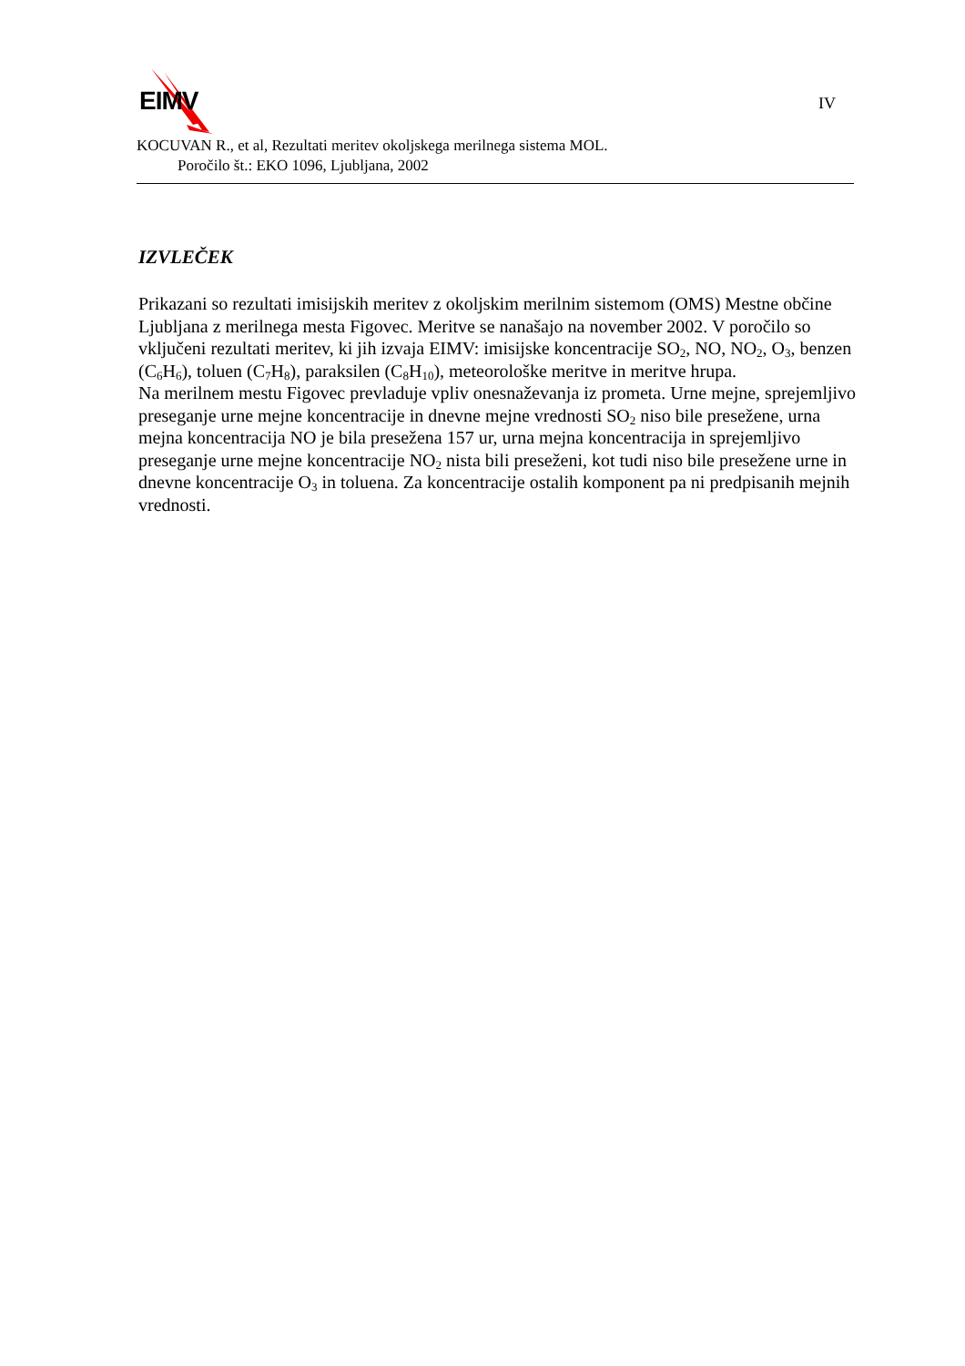EIMV IV
KOCUVAN R., et al, Rezultati meritev okoljskega merilnega sistema MOL.
Poročilo št.: EKO 1096, Ljubljana, 2002
IZVLEČEK
Prikazani so rezultati imisijskih meritev z okoljskim merilnim sistemom (OMS) Mestne občine Ljubljana z merilnega mesta Figovec. Meritve se nanašajo na november 2002. V poročilo so vključeni rezultati meritev, ki jih izvaja EIMV: imisijske koncentracije SO<sub>2</sub>, NO, NO<sub>2</sub>, O<sub>3</sub>, benzen (C<sub>6</sub>H<sub>6</sub>), toluen (C<sub>7</sub>H<sub>8</sub>), paraksilen (C<sub>8</sub>H<sub>10</sub>), meteorološke meritve in meritve hrupa.
Na merilnem mestu Figovec prevladuje vpliv onesnaževanja iz prometa. Urne mejne, sprejemljivo preseganje urne mejne koncentracije in dnevne mejne vrednosti SO<sub>2</sub> niso bile presežene, urna mejna koncentracija NO je bila presežena 157 ur, urna mejna koncentracija in sprejemljivo preseganje urne mejne koncentracije NO<sub>2</sub> nista bili preseženi, kot tudi niso bile presežene urne in dnevne koncentracije O<sub>3</sub> in toluena. Za koncentracije ostalih komponent pa ni predpisanih mejnih vrednosti.